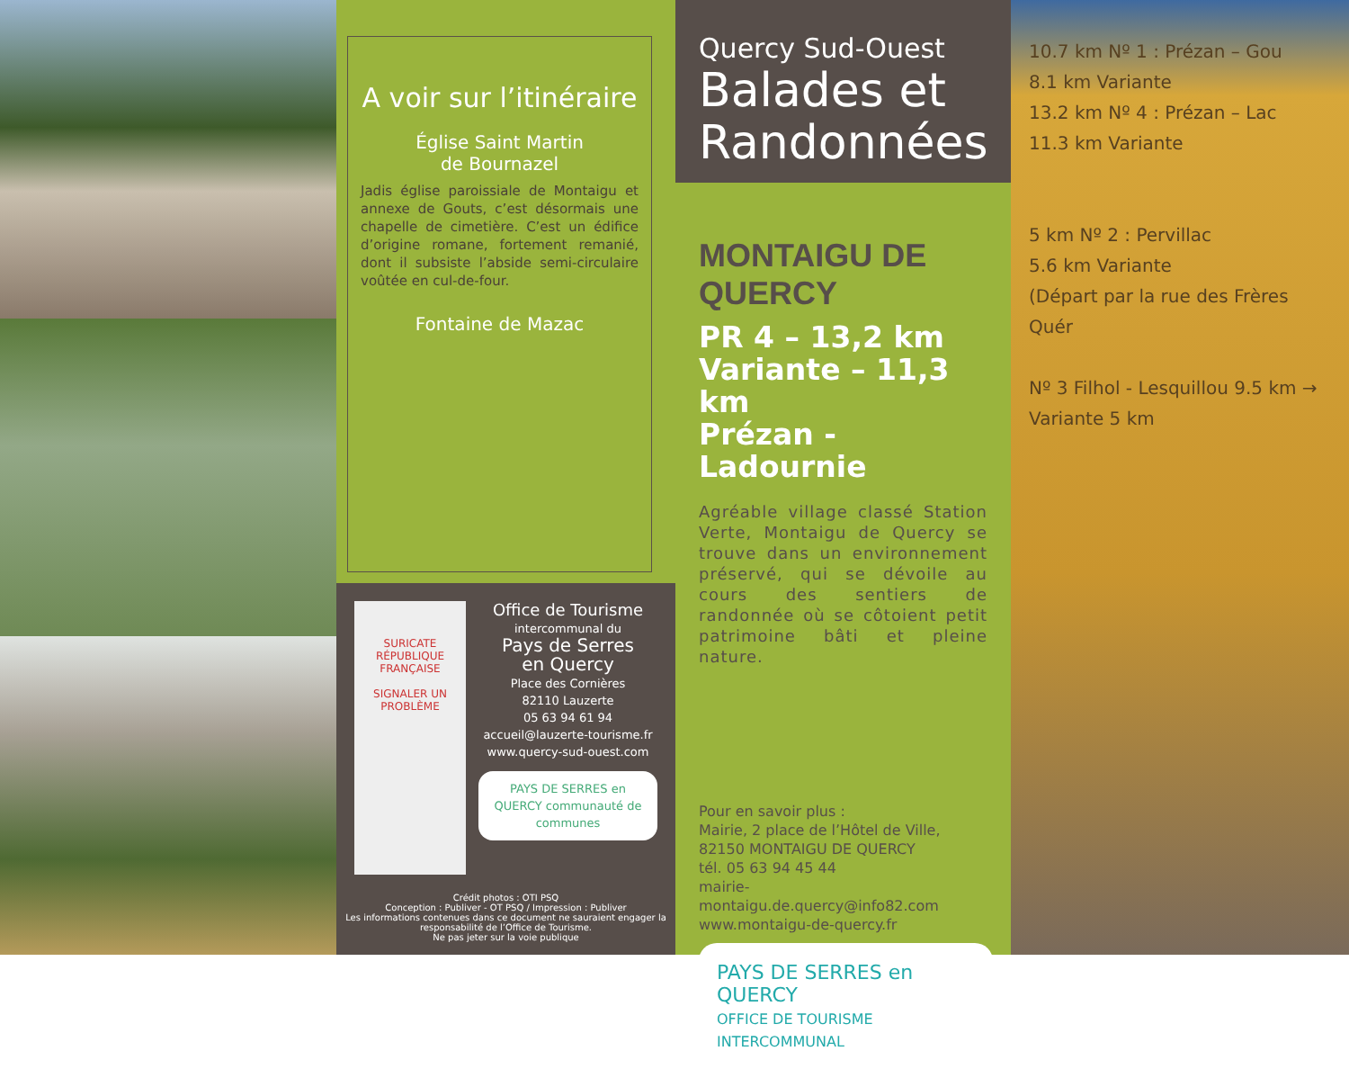A voir sur l’itinéraire
Église Saint Martin
de Bournazel
Jadis église paroissiale de Montaigu et annexe de Gouts, c’est désormais une chapelle de cimetière. C’est un édifice d’origine romane, fortement remanié, dont il subsiste l’abside semi-circulaire voûtée en cul-de-four.
Fontaine de Mazac
SURICATE
RÉPUBLIQUE FRANÇAISE
SIGNALER UN PROBLÈME
Office de Tourisme
intercommunal du
Pays de Serres
en Quercy
Place des Cornières
82110 Lauzerte
05 63 94 61 94
accueil@lauzerte-tourisme.fr
www.quercy-sud-ouest.com
PAYS DE SERRES en QUERCY communauté de communes
Crédit photos : OTI PSQ
Conception : Publiver - OT PSQ / Impression : Publiver
Les informations contenues dans ce document ne sauraient engager la responsabilité de l’Office de Tourisme.
Ne pas jeter sur la voie publique
Quercy Sud-Ouest
Balades et
Randonnées
MONTAIGU DE QUERCY
PR 4 – 13,2 km
Variante – 11,3 km
Prézan - Ladournie
Agréable village classé Station Verte, Montaigu de Quercy se trouve dans un environnement préservé, qui se dévoile au cours des sentiers de randonnée où se côtoient petit patrimoine bâti et pleine nature.
Pour en savoir plus :
Mairie, 2 place de l’Hôtel de Ville,
82150 MONTAIGU DE QUERCY
tél. 05 63 94 45 44
mairie-montaigu.de.quercy@info82.com
www.montaigu-de-quercy.fr
PAYS DE SERRES en QUERCY
OFFICE DE TOURISME INTERCOMMUNAL
10.7 km Nº 1 : Prézan – Gou
8.1 km Variante
13.2 km Nº 4 : Prézan – Lac
11.3 km Variante
5 km Nº 2 : Pervillac
5.6 km Variante
(Départ par la rue des Frères Quér
Nº 3 Filhol - Lesquillou 9.5 km →
Variante 5 km